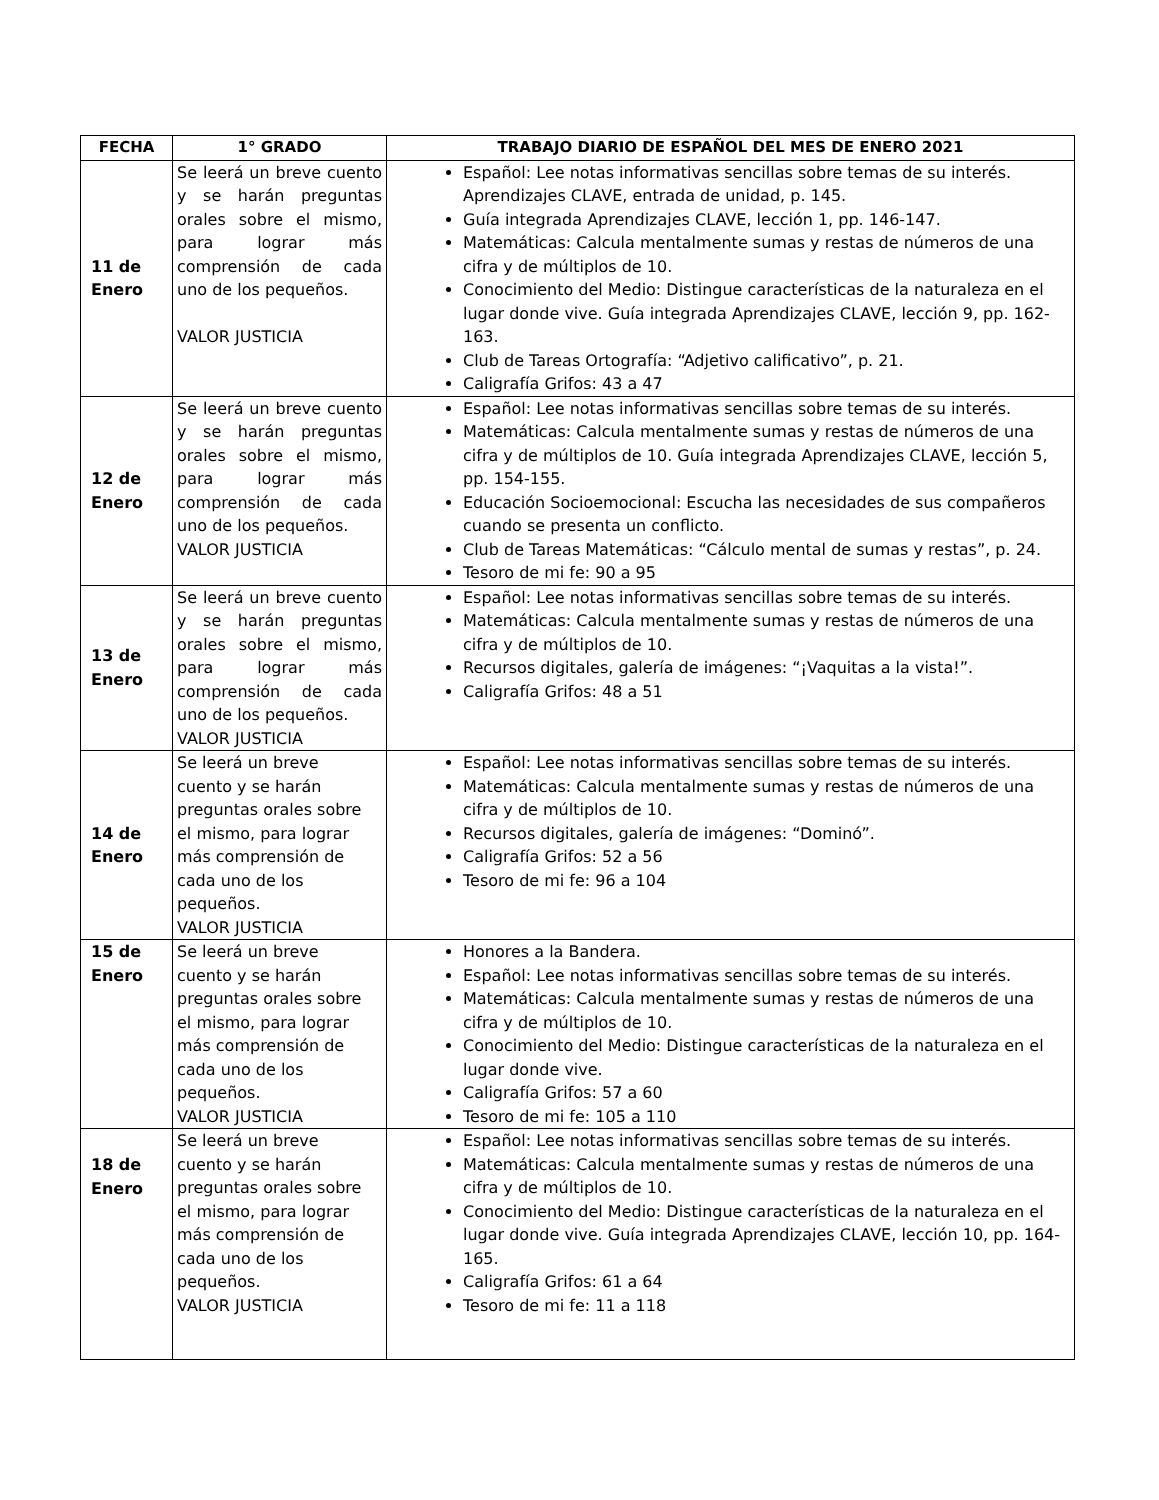| FECHA | 1° GRADO | TRABAJO DIARIO DE ESPAÑOL DEL MES DE ENERO 2021 |
| --- | --- | --- |
| 11 de Enero | Se leerá un breve cuento y se harán preguntas orales sobre el mismo, para lograr más comprensión de cada uno de los pequeños. VALOR JUSTICIA | Español: Lee notas informativas sencillas sobre temas de su interés. Aprendizajes CLAVE, entrada de unidad, p. 145. Guía integrada Aprendizajes CLAVE, lección 1, pp. 146-147. Matemáticas: Calcula mentalmente sumas y restas de números de una cifra y de múltiplos de 10. Conocimiento del Medio: Distingue características de la naturaleza en el lugar donde vive. Guía integrada Aprendizajes CLAVE, lección 9, pp. 162-163. Club de Tareas Ortografía: “Adjetivo calificativo”, p. 21. Caligrafía Grifos: 43 a 47 |
| 12 de Enero | Se leerá un breve cuento y se harán preguntas orales sobre el mismo, para lograr más comprensión de cada uno de los pequeños. VALOR JUSTICIA | Español: Lee notas informativas sencillas sobre temas de su interés. Matemáticas: Calcula mentalmente sumas y restas de números de una cifra y de múltiplos de 10. Guía integrada Aprendizajes CLAVE, lección 5, pp. 154-155. Educación Socioemocional: Escucha las necesidades de sus compañeros cuando se presenta un conflicto. Club de Tareas Matemáticas: “Cálculo mental de sumas y restas”, p. 24. Tesoro de mi fe: 90 a 95 |
| 13 de Enero | Se leerá un breve cuento y se harán preguntas orales sobre el mismo, para lograr más comprensión de cada uno de los pequeños. VALOR JUSTICIA | Español: Lee notas informativas sencillas sobre temas de su interés. Matemáticas: Calcula mentalmente sumas y restas de números de una cifra y de múltiplos de 10. Recursos digitales, galería de imágenes: “¡Vaquitas a la vista!”. Caligrafía Grifos: 48 a 51 |
| 14 de Enero | Se leerá un breve cuento y se harán preguntas orales sobre el mismo, para lograr más comprensión de cada uno de los pequeños. VALOR JUSTICIA | Español: Lee notas informativas sencillas sobre temas de su interés. Matemáticas: Calcula mentalmente sumas y restas de números de una cifra y de múltiplos de 10. Recursos digitales, galería de imágenes: “Dominó”. Caligrafía Grifos: 52 a 56 Tesoro de mi fe: 96 a 104 |
| 15 de Enero | Se leerá un breve cuento y se harán preguntas orales sobre el mismo, para lograr más comprensión de cada uno de los pequeños. VALOR JUSTICIA | Honores a la Bandera. Español: Lee notas informativas sencillas sobre temas de su interés. Matemáticas: Calcula mentalmente sumas y restas de números de una cifra y de múltiplos de 10. Conocimiento del Medio: Distingue características de la naturaleza en el lugar donde vive. Caligrafía Grifos: 57 a 60 Tesoro de mi fe: 105 a 110 |
| 18 de Enero | Se leerá un breve cuento y se harán preguntas orales sobre el mismo, para lograr más comprensión de cada uno de los pequeños. VALOR JUSTICIA | Español: Lee notas informativas sencillas sobre temas de su interés. Matemáticas: Calcula mentalmente sumas y restas de números de una cifra y de múltiplos de 10. Conocimiento del Medio: Distingue características de la naturaleza en el lugar donde vive. Guía integrada Aprendizajes CLAVE, lección 10, pp. 164-165. Caligrafía Grifos: 61 a 64 Tesoro de mi fe: 11 a 118 |